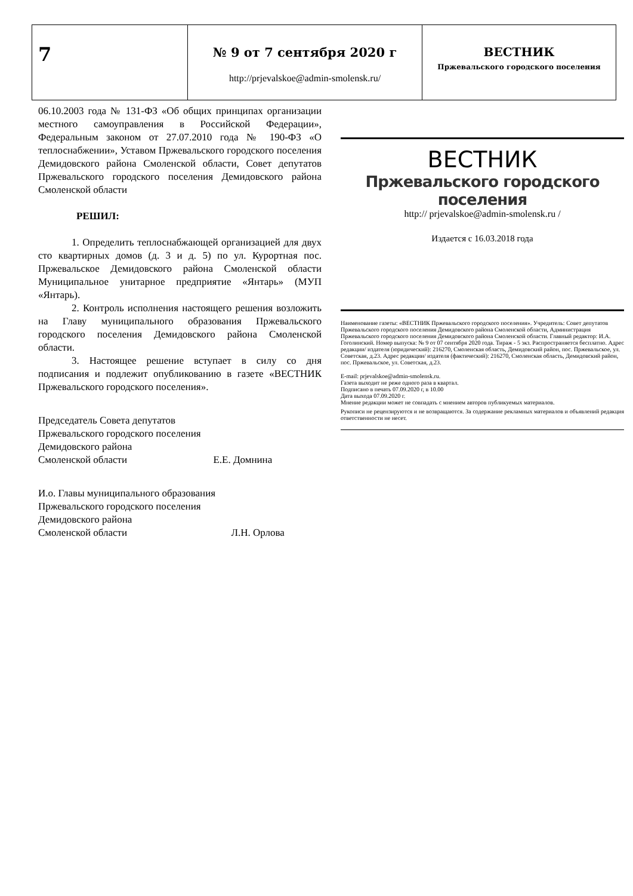| 7 | № 9 от 7 сентября 2020 г http://prjevalskoe@admin-smolensk.ru/ | ВЕСТНИК Пржевальского городского поселения |
06.10.2003 года № 131-ФЗ «Об общих принципах организации местного самоуправления в Российской Федерации», Федеральным законом от 27.07.2010 года № 190-ФЗ «О теплоснабжении», Уставом Пржевальского городского поселения Демидовского района Смоленской области, Совет депутатов Пржевальского городского поселения Демидовского района Смоленской области
РЕШИЛ:
1. Определить теплоснабжающей организацией для двух сто квартирных домов (д. 3 и д. 5) по ул. Курортная пос. Пржевальское Демидовского района Смоленской области Муниципальное унитарное предприятие «Янтарь» (МУП «Янтарь).
2. Контроль исполнения настоящего решения возложить на Главу муниципального образования Пржевальского городского поселения Демидовского района Смоленской области.
3. Настоящее решение вступает в силу со дня подписания и подлежит опубликованию в газете «ВЕСТНИК Пржевальского городского поселения».
Председатель Совета депутатов
Пржевальского городского поселения
Демидовского района
Смоленской области Е.Е. Домнина
И.о. Главы муниципального образования
Пржевальского городского поселения
Демидовского района
Смоленской области Л.Н. Орлова
ВЕСТНИК
Пржевальского городского поселения
http:// prjevalskoe@admin-smolensk.ru /
Издается с 16.03.2018 года
Наименование газеты: «ВЕСТНИК Пржевальского городского поселения». Учредитель: Совет депутатов Пржевальского городского поселения Демидовского района Смоленской области, Администрация Пржевальского городского поселения Демидовского района Смоленской области. Главный редактор: И.А. Гоголинский. Номер выпуска: № 9 от 07 сентября 2020 года. Тираж - 5 экз. Распространяется бесплатно. Адрес редакции/ издателя (юридический): 216270, Смоленская область, Демидовский район, пос. Пржевальское, ул. Советская, д.23. Адрес редакции/ издателя (фактический): 216270, Смоленская область, Демидовский район, пос. Пржевальское, ул. Советская, д.23.
E-mail: prjevalskoe@admin-smolensk.ru.
Газета выходит не реже одного раза в квартал.
Подписано в печать 07.09.2020 г, в 10.00
Дата выхода 07.09.2020 г.
Мнение редакции может не совпадать с мнением авторов публикуемых материалов.
Рукописи не рецензируются и не возвращаются. За содержание рекламных материалов и объявлений редакция ответственности не несет.